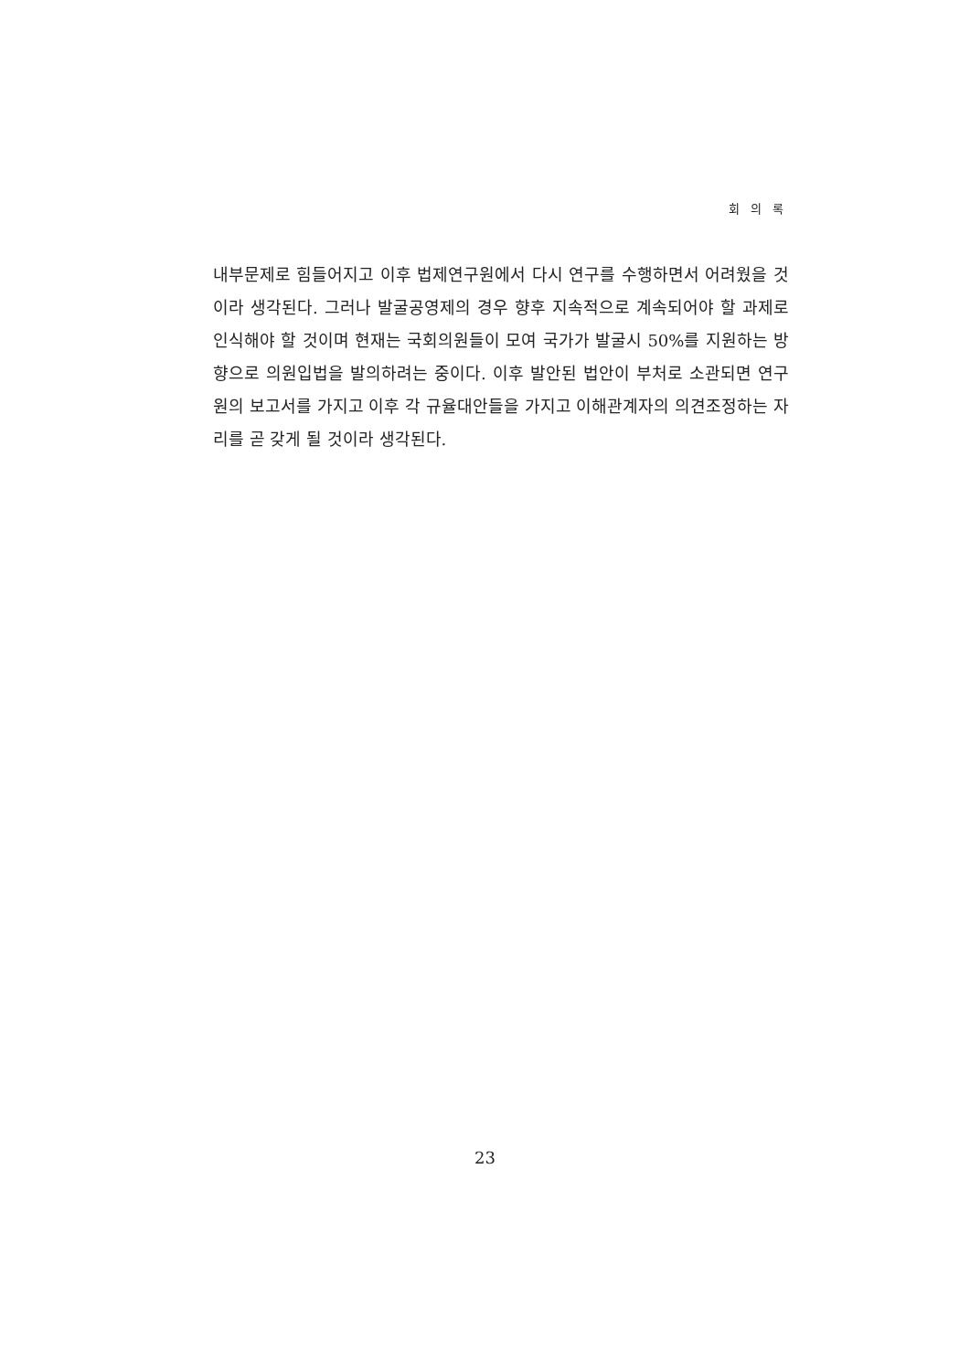회 의 록
내부문제로 힘들어지고 이후 법제연구원에서 다시 연구를 수행하면서 어려웠을 것이라 생각된다. 그러나 발굴공영제의 경우 향후 지속적으로 계속되어야 할 과제로 인식해야 할 것이며 현재는 국회의원들이 모여 국가가 발굴시 50%를 지원하는 방향으로 의원입법을 발의하려는 중이다. 이후 발안된 법안이 부처로 소관되면 연구원의 보고서를 가지고 이후 각 규율대안들을 가지고 이해관계자의 의견조정하는 자리를 곧 갖게 될 것이라 생각된다.
23